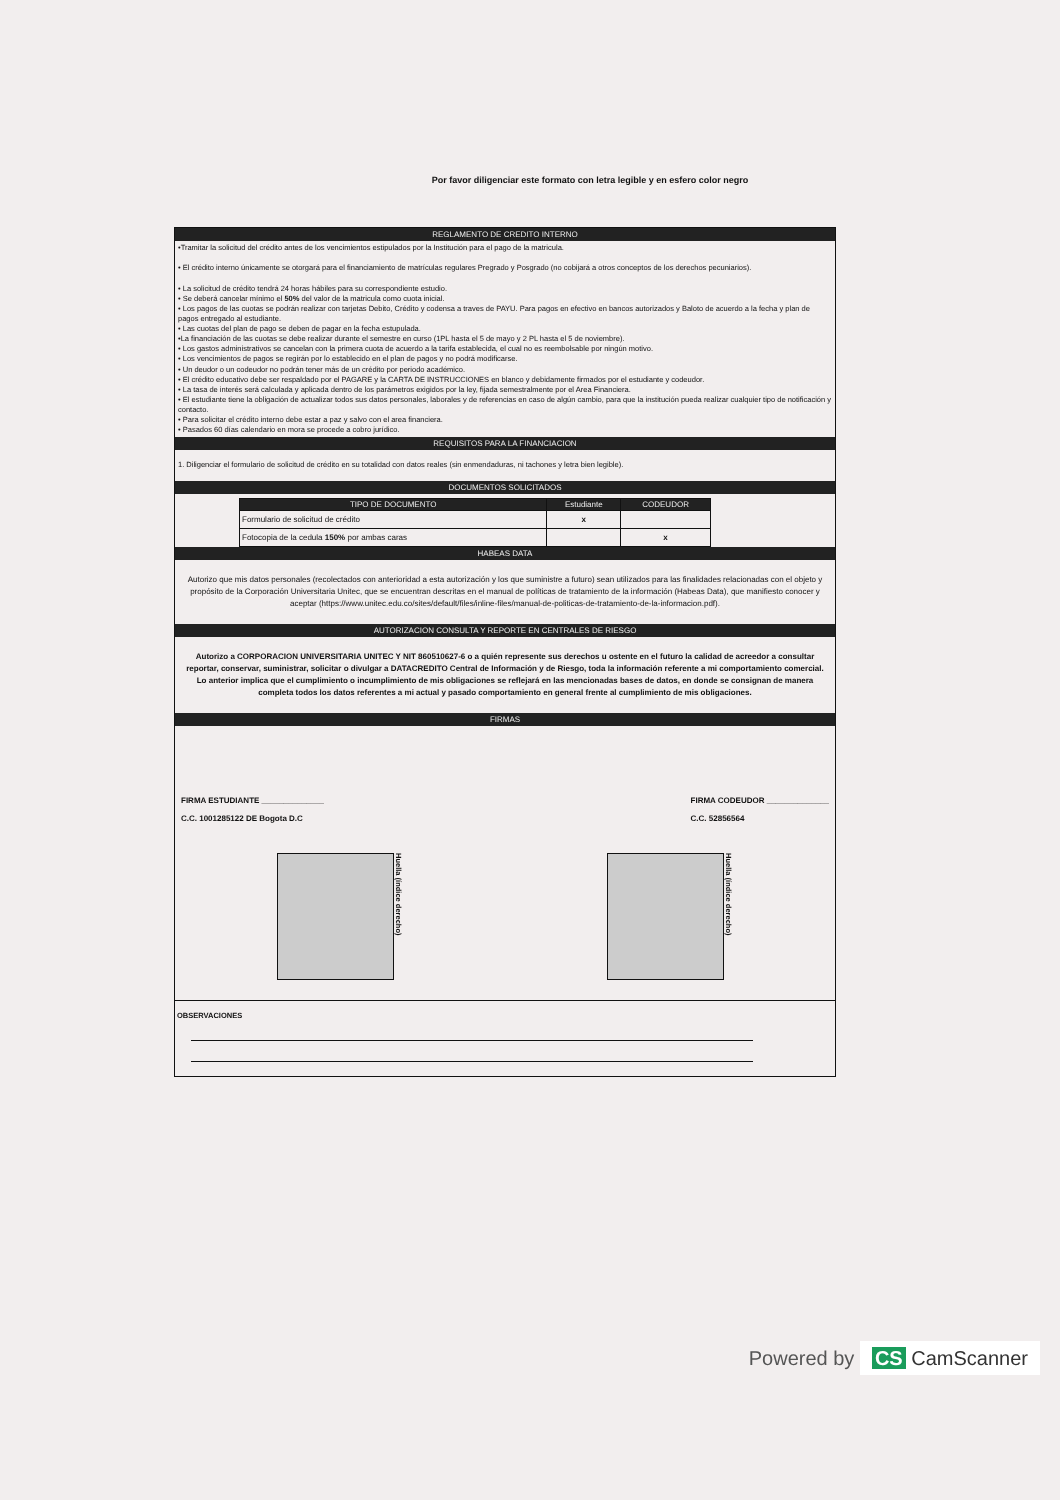Por favor diligenciar este formato con letra legible y en esfero color negro
REGLAMENTO DE CREDITO INTERNO
•Tramitar la solicitud del crédito antes de los vencimientos estipulados por la Institución para el pago de la matricula.
• El crédito interno únicamente se otorgará para el financiamiento de matrículas regulares Pregrado y Posgrado (no cobijará a otros conceptos de los derechos pecuniarios).
• La solicitud de crédito tendrá 24 horas hábiles para su correspondiente estudio.
• Se deberá cancelar mínimo el 50% del valor de la matricula como cuota inicial.
• Los pagos de las cuotas se podrán realizar con tarjetas Debito, Crédito y codensa a traves de PAYU. Para pagos en efectivo en bancos autorizados y Baloto de acuerdo a la fecha y plan de pagos entregado al estudiante.
• Las cuotas del plan de pago se deben de pagar en la fecha estupulada.
•La financiación de las cuotas se debe realizar durante el semestre en curso (1PL hasta el 5 de mayo y 2 PL hasta el 5 de noviembre).
• Los gastos administrativos se cancelan con la primera cuota de acuerdo a la tarifa establecida, el cual no es reembolsable por ningún motivo.
• Los vencimientos de pagos se regirán por lo establecido en el plan de pagos y no podrá modificarse.
• Un deudor o un codeudor no podrán tener más de un crédito por periodo académico.
• El crédito educativo debe ser respaldado por el PAGARE y la CARTA DE INSTRUCCIONES en blanco y debidamente firmados por el estudiante y codeudor.
• La tasa de interés será calculada y aplicada dentro de los parámetros exigidos por la ley, fijada semestralmente por el Area Financiera.
• El estudiante tiene la obligación de actualizar todos sus datos personales, laborales y de referencias en caso de algún cambio, para que la institución pueda realizar cualquier tipo de notificación y contacto.
• Para solicitar el crédito interno debe estar a paz y salvo con el area financiera.
• Pasados 60 días calendario en mora se procede a cobro jurídico.
REQUISITOS PARA LA FINANCIACION
1. Diligenciar el formulario de solicitud de crédito en su totalidad con datos reales (sin enmendaduras, ni tachones y letra bien legible).
DOCUMENTOS SOLICITADOS
| TIPO DE DOCUMENTO | Estudiante | CODEUDOR |
| --- | --- | --- |
| Formulario de solicitud de crédito | x | |
| Fotocopia de la cedula 150% por ambas caras | | x |
HABEAS DATA
Autorizo que mis datos personales (recolectados con anterioridad a esta autorización y los que suministre a futuro) sean utilizados para las finalidades relacionadas con el objeto y propósito de la Corporación Universitaria Unitec, que se encuentran descritas en el manual de políticas de tratamiento de la información (Habeas Data), que manifiesto conocer y aceptar (https://www.unitec.edu.co/sites/default/files/inline-files/manual-de-politicas-de-tratamiento-de-la-informacion.pdf).
AUTORIZACION CONSULTA Y REPORTE EN CENTRALES DE RIESGO
Autorizo a CORPORACION UNIVERSITARIA UNITEC Y NIT 860510627-6 o a quién represente sus derechos u ostente en el futuro la calidad de acreedor a consultar reportar, conservar, suministrar, solicitar o divulgar a DATACREDITO Central de Información y de Riesgo, toda la información referente a mi comportamiento comercial. Lo anterior implica que el cumplimiento o incumplimiento de mis obligaciones se reflejará en las mencionadas bases de datos, en donde se consignan de manera completa todos los datos referentes a mi actual y pasado comportamiento en general frente al cumplimiento de mis obligaciones.
FIRMAS
FIRMA ESTUDIANTE ______________
C.C. 1001285122 DE Bogota D.C
FIRMA CODEUDOR ______________
C.C. 52856564
Huella (índice derecho)
Huella (índice derecho)
OBSERVACIONES
Powered by CS CamScanner